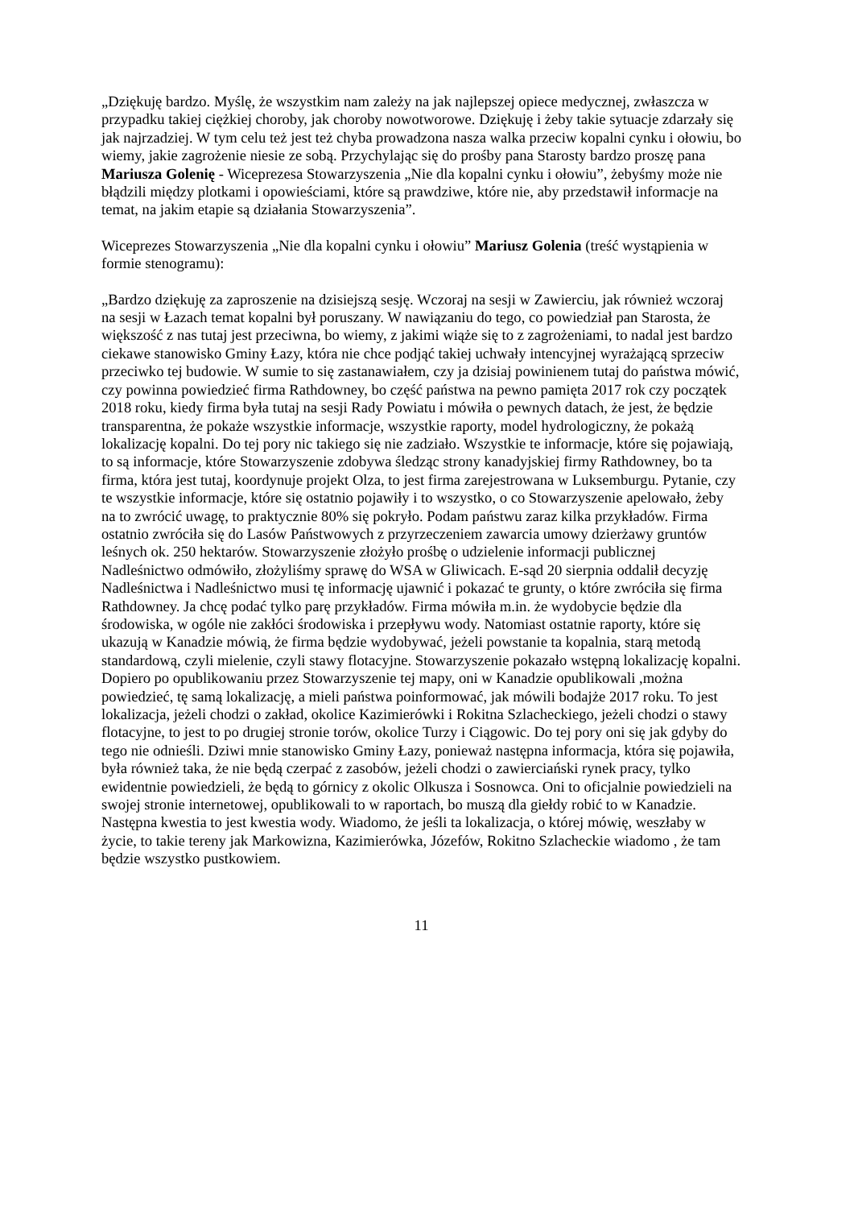„Dziękuję bardzo. Myślę, że wszystkim nam zależy na jak najlepszej opiece medycznej, zwłaszcza w przypadku takiej ciężkiej choroby, jak choroby nowotworowe. Dziękuję i żeby takie sytuacje zdarzały się jak najrzadziej. W tym celu też jest też chyba prowadzona nasza walka przeciw kopalni cynku i ołowiu, bo wiemy, jakie zagrożenie niesie ze sobą. Przychylając się do prośby pana Starosty bardzo proszę pana Mariusza Golenię - Wiceprezesa Stowarzyszenia „Nie dla kopalni cynku i ołowiu”, żebyśmy może nie błądzili między plotkami i opowieściami, które są prawdziwe, które nie, aby przedstawił informacje na temat, na jakim etapie są działania Stowarzyszenia”.
Wiceprezes Stowarzyszenia „Nie dla kopalni cynku i ołowiu” Mariusz Golenia (treść wystąpienia w formie stenogramu):
„Bardzo dziękuję za zaproszenie na dzisiejszą sesję. Wczoraj na sesji w Zawierciu, jak również wczoraj na sesji w Łazach temat kopalni był poruszany. W nawiązaniu do tego, co powiedział pan Starosta, że większość z nas tutaj jest przeciwna, bo wiemy, z jakimi wiąże się to z zagrożeniami, to nadal jest bardzo ciekawe stanowisko Gminy Łazy, która nie chce podjąć takiej uchwały intencyjnej wyrażającą sprzeciw przeciwko tej budowie. W sumie to się zastanawiałem, czy ja dzisiaj powinienem tutaj do państwa mówić, czy powinna powiedzieć firma Rathdowney, bo część państwa na pewno pamięta 2017 rok czy początek 2018 roku, kiedy firma była tutaj na sesji Rady Powiatu i mówiła o pewnych datach, że jest, że będzie transparentna, że pokaże wszystkie informacje, wszystkie raporty, model hydrologiczny, że pokażą lokalizację kopalni. Do tej pory nic takiego się nie zadziało. Wszystkie te informacje, które się pojawiają, to są informacje, które Stowarzyszenie zdobywa śledząc strony kanadyjskiej firmy Rathdowney, bo ta firma, która jest tutaj, koordynuje projekt Olza, to jest firma zarejestrowana w Luksemburgu. Pytanie, czy te wszystkie informacje, które się ostatnio pojawiły i to wszystko, o co Stowarzyszenie apelowało, żeby na to zwrócić uwagę, to praktycznie 80% się pokryło. Podam państwu zaraz kilka przykładów. Firma ostatnio zwróciła się do Lasów Państwowych z przyrzeczeniem zawarcia umowy dzierżawy gruntów leśnych ok. 250 hektarów. Stowarzyszenie złożyło prośbę o udzielenie informacji publicznej Nadleśnictwo odmówiło, złożyliśmy sprawę do WSA w Gliwicach. E-sąd 20 sierpnia oddalił decyzję Nadleśnictwa i Nadleśnictwo musi tę informację ujawnić i pokazać te grunty, o które zwróciła się firma Rathdowney. Ja chcę podać tylko parę przykładów. Firma mówiła m.in. że wydobycie będzie dla środowiska, w ogóle nie zakłóci środowiska i przepływu wody. Natomiast ostatnie raporty, które się ukazują w Kanadzie mówią, że firma będzie wydobywać, jeżeli powstanie ta kopalnia, starą metodą standardową, czyli mielenie, czyli stawy flotacyjne. Stowarzyszenie pokazało wstępną lokalizację kopalni. Dopiero po opublikowaniu przez Stowarzyszenie tej mapy, oni w Kanadzie opublikowali ,można powiedzieć, tę samą lokalizację, a mieli państwa poinformować, jak mówili bodajże 2017 roku. To jest lokalizacja, jeżeli chodzi o zakład, okolice Kazimierówki i Rokitna Szlacheckiego, jeżeli chodzi o stawy flotacyjne, to jest to po drugiej stronie torów, okolice Turzy i Ciągowic. Do tej pory oni się jak gdyby do tego nie odnieśli. Dziwi mnie stanowisko Gminy Łazy, ponieważ następna informacja, która się pojawiła, była również taka, że nie będą czerpać z zasobów, jeżeli chodzi o zawierciański rynek pracy, tylko ewidentnie powiedzieli, że będą to górnicy z okolic Olkusza i Sosnowca. Oni to oficjalnie powiedzieli na swojej stronie internetowej, opublikowali to w raportach, bo muszą dla giełdy robić to w Kanadzie.
Następna kwestia to jest kwestia wody. Wiadomo, że jeśli ta lokalizacja, o której mówię, weszłaby w życie, to takie tereny jak Markowizna, Kazimierówka, Józefów, Rokitno Szlacheckie wiadomo , że tam będzie wszystko pustkowiem.
11